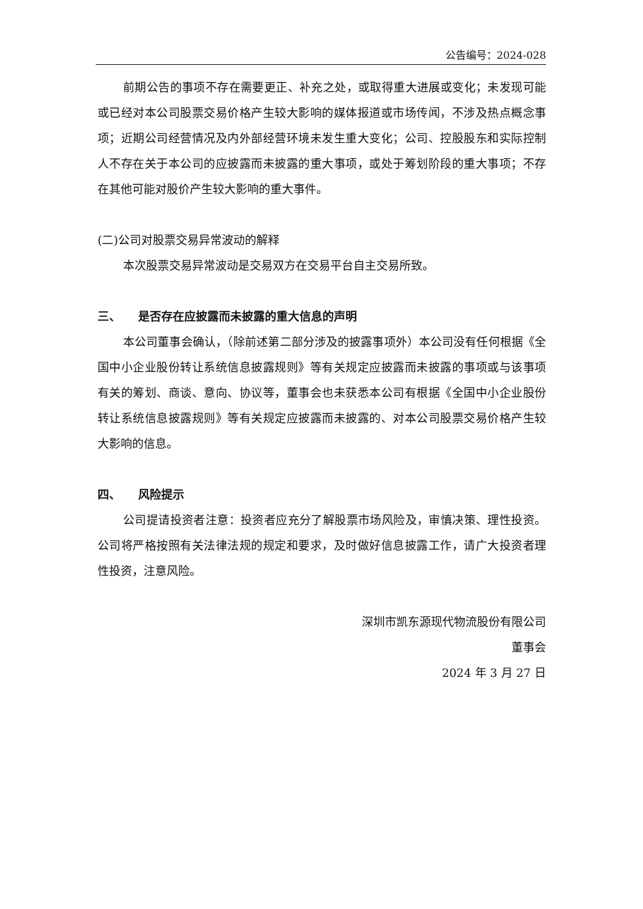公告编号：2024-028
前期公告的事项不存在需要更正、补充之处，或取得重大进展或变化；未发现可能或已经对本公司股票交易价格产生较大影响的媒体报道或市场传闻，不涉及热点概念事项；近期公司经营情况及内外部经营环境未发生重大变化；公司、控股股东和实际控制人不存在关于本公司的应披露而未披露的重大事项，或处于筹划阶段的重大事项；不存在其他可能对股价产生较大影响的重大事件。
(二)公司对股票交易异常波动的解释
本次股票交易异常波动是交易双方在交易平台自主交易所致。
三、　　是否存在应披露而未披露的重大信息的声明
本公司董事会确认，（除前述第二部分涉及的披露事项外）本公司没有任何根据《全国中小企业股份转让系统信息披露规则》等有关规定应披露而未披露的事项或与该事项有关的筹划、商谈、意向、协议等，董事会也未获悉本公司有根据《全国中小企业股份转让系统信息披露规则》等有关规定应披露而未披露的、对本公司股票交易价格产生较大影响的信息。
四、　　风险提示
公司提请投资者注意：投资者应充分了解股票市场风险及，审慎决策、理性投资。公司将严格按照有关法律法规的规定和要求，及时做好信息披露工作，请广大投资者理性投资，注意风险。
深圳市凯东源现代物流股份有限公司
董事会
2024 年 3 月 27 日